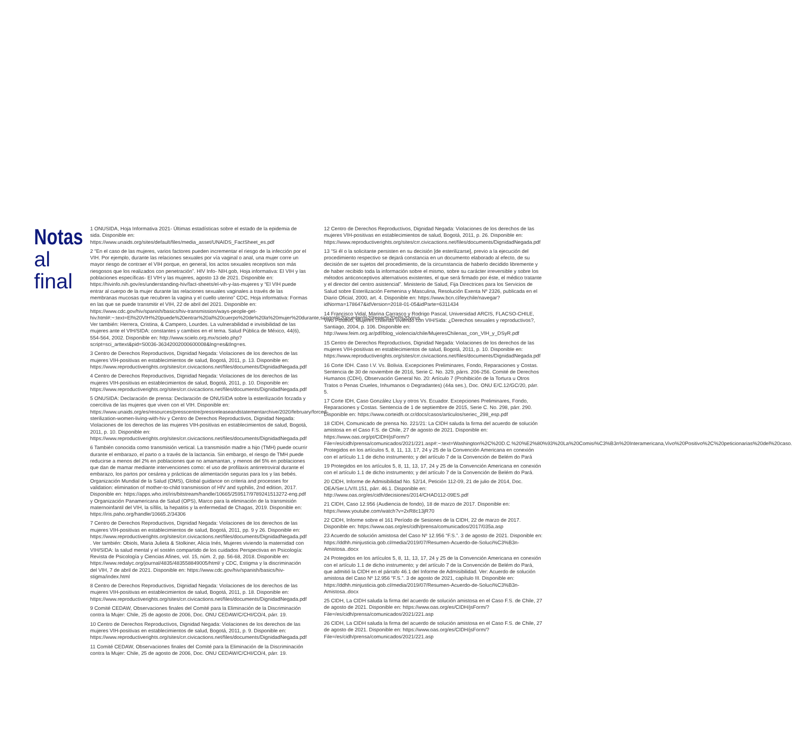Notas
al final
1 ONUSIDA, Hoja Informativa 2021- Últimas estadísticas sobre el estado de la epidemia de sida. Disponible en: https://www.unaids.org/sites/default/files/media_asset/UNAIDS_FactSheet_es.pdf
2 “En el caso de las mujeres, varios factores pueden incrementar el riesgo de la infección por el VIH. Por ejemplo, durante las relaciones sexuales por vía vaginal o anal, una mujer corre un mayor riesgo de contraer el VIH porque, en general, los actos sexuales receptivos son más riesgosos que los realizados con penetración”. HIV Info- NIH.gob, Hoja informativa: El VIH y las poblaciones específicas- El VIH y las mujeres, agosto 13 de 2021. Disponible en: https://hivinfo.nih.gov/es/understanding-hiv/fact-sheets/el-vih-y-las-mujeres y “El VIH puede entrar al cuerpo de la mujer durante las relaciones sexuales vaginales a través de las membranas mucosas que recubren la vagina y el cuello uterino” CDC, Hoja informativa: Formas en las que se puede transmitir el VIH, 22 de abril del 2021. Disponible en: https://www.cdc.gov/hiv/spanish/basics/hiv-transmission/ways-people-get-hiv.html#:~:text=El%20VIH%20puede%20entrar%20al%20cuerpo%20de%20la%20mujer%20durante,sangre%20pueden%20tener%20el%20virus. Ver también: Herrera, Cristina, & Campero, Lourdes. La vulnerabilidad e invisibilidad de las mujeres ante el VIH/SIDA: constantes y cambios en el tema. Salud Pública de México, 44(6), 554-564, 2002. Disponible en: http://www.scielo.org.mx/scielo.php?script=sci_arttext&pid=S0036-36342002000600008&lng=es&tlng=es.
3 Centro de Derechos Reproductivos, Dignidad Negada: Violaciones de los derechos de las mujeres VIH-positivas en establecimientos de salud, Bogotá, 2011, p. 13. Disponible en: https://www.reproductiverights.org/sites/crr.civicactions.net/files/documents/DignidadNegada.pdf
4 Centro de Derechos Reproductivos, Dignidad Negada: Violaciones de los derechos de las mujeres VIH-positivas en establecimientos de salud, Bogotá, 2011, p. 10. Disponible en: https://www.reproductiverights.org/sites/crr.civicactions.net/files/documents/DignidadNegada.pdf
5 ONUSIDA: Declaración de prensa: Declaración de ONUSIDA sobre la esterilización forzada y coercitiva de las mujeres que viven con el VIH. Disponible en: https://www.unaids.org/es/resources/presscentre/pressreleaseandstatementarchive/2020/february/forced-sterilization-women-living-with-hiv y Centro de Derechos Reproductivos, Dignidad Negada: Violaciones de los derechos de las mujeres VIH-positivas en establecimientos de salud, Bogotá, 2011, p. 10. Disponible en: https://www.reproductiverights.org/sites/crr.civicactions.net/files/documents/DignidadNegada.pdf
6 También conocida como transmisión vertical. La transmisión madre a hijo (TMH) puede ocurrir durante el embarazo, el parto o a través de la lactancia. Sin embargo, el riesgo de TMH puede reducirse a menos del 2% en poblaciones que no amamantan, y menos del 5% en poblaciones que dan de mamar mediante intervenciones como: el uso de profilaxis antirretroviral durante el embarazo, los partos por cesárea y prácticas de alimentación seguras para los y las bebés. Organización Mundial de la Salud (OMS), Global guidance on criteria and processes for validation: elimination of mother-to-child transmission of HIV and syphilis, 2nd edition, 2017. Disponible en: https://apps.who.int/iris/bitstream/handle/10665/259517/9789241513272-eng.pdf y Organización Panamericana de Salud (OPS), Marco para la eliminación de la transmisión maternoinfantil del VIH, la sífilis, la hepatitis y la enfermedad de Chagas, 2019. Disponible en: https://iris.paho.org/handle/10665.2/34306
7 Centro de Derechos Reproductivos, Dignidad Negada: Violaciones de los derechos de las mujeres VIH-positivas en establecimientos de salud, Bogotá, 2011, pp. 9 y 26. Disponible en: https://www.reproductiverights.org/sites/crr.civicactions.net/files/documents/DignidadNegada.pdf . Ver también: Obiols, Maria Julieta & Stolkiner, Alicia Inés, Mujeres viviendo la maternidad con VIH/SIDA: la salud mental y el sostén compartido de los cuidados Perspectivas en Psicología: Revista de Psicología y Ciencias Afines, vol. 15, núm. 2, pp. 56-68, 2018. Disponible en: https://www.redalyc.org/journal/4835/483558849005/html/ y CDC, Estigma y la discriminación del VIH, 7 de abril de 2021. Disponible en: https://www.cdc.gov/hiv/spanish/basics/hiv-stigma/index.html
8 Centro de Derechos Reproductivos, Dignidad Negada: Violaciones de los derechos de las mujeres VIH-positivas en establecimientos de salud, Bogotá, 2011, p. 18. Disponible en: https://www.reproductiverights.org/sites/crr.civicactions.net/files/documents/DignidadNegada.pdf
9 Comité CEDAW, Observaciones finales del Comité para la Eliminación de la Discriminación contra la Mujer: Chile, 25 de agosto de 2006, Doc. ONU CEDAW/C/CHI/CO/4, párr. 19.
10 Centro de Derechos Reproductivos, Dignidad Negada: Violaciones de los derechos de las mujeres VIH-positivas en establecimientos de salud, Bogotá, 2011, p. 9. Disponible en: https://www.reproductiverights.org/sites/crr.civicactions.net/files/documents/DignidadNegada.pdf
11 Comité CEDAW, Observaciones finales del Comité para la Eliminación de la Discriminación contra la Mujer: Chile, 25 de agosto de 2006, Doc. ONU CEDAW/C/CHI/CO/4, párr. 19.
12 Centro de Derechos Reproductivos, Dignidad Negada: Violaciones de los derechos de las mujeres VIH-positivas en establecimientos de salud, Bogotá, 2011, p. 26. Disponible en: https://www.reproductiverights.org/sites/crr.civicactions.net/files/documents/DignidadNegada.pdf
13 “Si él o la solicitante persisten en su decisión [de esterilizarse], previo a la ejecución del procedimiento respectivo se dejará constancia en un documento elaborado al efecto, de su decisión de ser sujetos del procedimiento, de la circunstancia de haberlo decidido libremente y de haber recibido toda la información sobre el mismo, sobre su carácter irreversible y sobre los métodos anticonceptivos alternativos existentes, el que será firmado por éste, el médico tratante y el director del centro asistencial”. Ministerio de Salud, Fija Directrices para los Servicios de Salud sobre Esterilización Femenina y Masculina, Resolución Exenta Nº 2326, publicada en el Diario Oficial, 2000, art. 4. Disponible en: https://www.bcn.cl/leychile/navegar?idNorma=178647&idVersion=2018-01-05&idParte=6311434
14 Francisco Vidal, Marina Carrasco y Rodrigo Pascal, Universidad ARCIS, FLACSO-CHILE, Vivo Positivo, Mujeres chilenas viviendo con VIH/Sida: ¿Derechos sexuales y reproductivos?, Santiago, 2004, p. 106. Disponible en: http://www.feim.org.ar/pdf/blog_violencia/chile/MujeresChilenas_con_VIH_y_DSyR.pdf
15 Centro de Derechos Reproductivos, Dignidad Negada: Violaciones de los derechos de las mujeres VIH-positivas en establecimientos de salud, Bogotá, 2011, p. 10. Disponible en: https://www.reproductiverights.org/sites/crr.civicactions.net/files/documents/DignidadNegada.pdf
16 Corte IDH. Caso I.V. Vs. Bolivia. Excepciones Preliminares, Fondo, Reparaciones y Costas. Sentencia de 30 de noviembre de 2016, Serie C. No. 329, párrs. 206-256. Comité de Derechos Humanos (CDH), Observación General No. 20: Artículo 7 (Prohibición de la Tortura u Otros Tratos o Penas Crueles, Inhumanos o Degradantes) (44a ses.), Doc. ONU E/C.12/GC/20, párr. 5.
17 Corte IDH, Caso González Lluy y otros Vs. Ecuador. Excepciones Preliminares, Fondo, Reparaciones y Costas. Sentencia de 1 de septiembre de 2015, Serie C. No. 298, párr. 290. Disponible en: https://www.corteidh.or.cr/docs/casos/articulos/seriec_298_esp.pdf
18 CIDH, Comunicado de prensa No. 221/21: La CIDH saluda la firma del acuerdo de solución amistosa en el Caso F.S. de Chile, 27 de agosto de 2021. Disponible en: https://www.oas.org/pt/CIDH/jsForm/?File=/es/cidh/prensa/comunicados/2021/221.asp#:~:text=Washington%2C%20D.C.%20%E2%80%93%20La%20Comisi%C3%B3n%20Interamericana,Vivo%20Positivo%2C%20peticionarias%20del%20caso. Protegidos en los artículos 5, 8, 11, 13, 17, 24 y 25 de la Convención Americana en conexión con el artículo 1.1 de dicho instrumento; y del artículo 7 de la Convención de Belém do Pará
19 Protegidos en los artículos 5, 8, 11, 13, 17, 24 y 25 de la Convención Americana en conexión con el artículo 1.1 de dicho instrumento; y del artículo 7 de la Convención de Belém do Pará.
20 CIDH, Informe de Admisibilidad No. 52/14, Petición 112-09, 21 de julio de 2014, Doc. OEA/Ser.L/V/II.151, párr. 46.1. Disponible en: http://www.oas.org/es/cidh/decisiones/2014/CHAD112-09ES.pdf
21 CIDH, Caso 12.956 (Audiencia de fondo), 18 de marzo de 2017. Disponible en: https://www.youtube.com/watch?v=2xR8c13jR70
22 CIDH, Informe sobre el 161 Período de Sesiones de la CIDH, 22 de marzo de 2017. Disponible en: https://www.oas.org/es/cidh/prensa/comunicados/2017/035a.asp
23 Acuerdo de solución amistosa del Caso Nº 12.956 “F.S.”. 3 de agosto de 2021. Disponible en: https://ddhh.minjusticia.gob.cl/media/2019/07/Resumen-Acuerdo-de-Soluci%C3%B3n-Amistosa..docx
24 Protegidos en los artículos 5, 8, 11, 13, 17, 24 y 25 de la Convención Americana en conexión con el artículo 1.1 de dicho instrumento; y del artículo 7 de la Convención de Belém do Pará, que admitió la CIDH en el párrafo 46.1 del Informe de Admisibilidad. Ver: Acuerdo de solución amistosa del Caso Nº 12.956 “F.S.”. 3 de agosto de 2021, capítulo III. Disponible en: https://ddhh.minjusticia.gob.cl/media/2019/07/Resumen-Acuerdo-de-Soluci%C3%B3n-Amistosa..docx
25 CIDH, La CIDH saluda la firma del acuerdo de solución amistosa en el Caso F.S. de Chile, 27 de agosto de 2021. Disponible en: https://www.oas.org/es/CIDH/jsForm/?File=/es/cidh/prensa/comunicados/2021/221.asp
26 CIDH, La CIDH saluda la firma del acuerdo de solución amistosa en el Caso F.S. de Chile, 27 de agosto de 2021. Disponible en: https://www.oas.org/es/CIDH/jsForm/?File=/es/cidh/prensa/comunicados/2021/221.asp